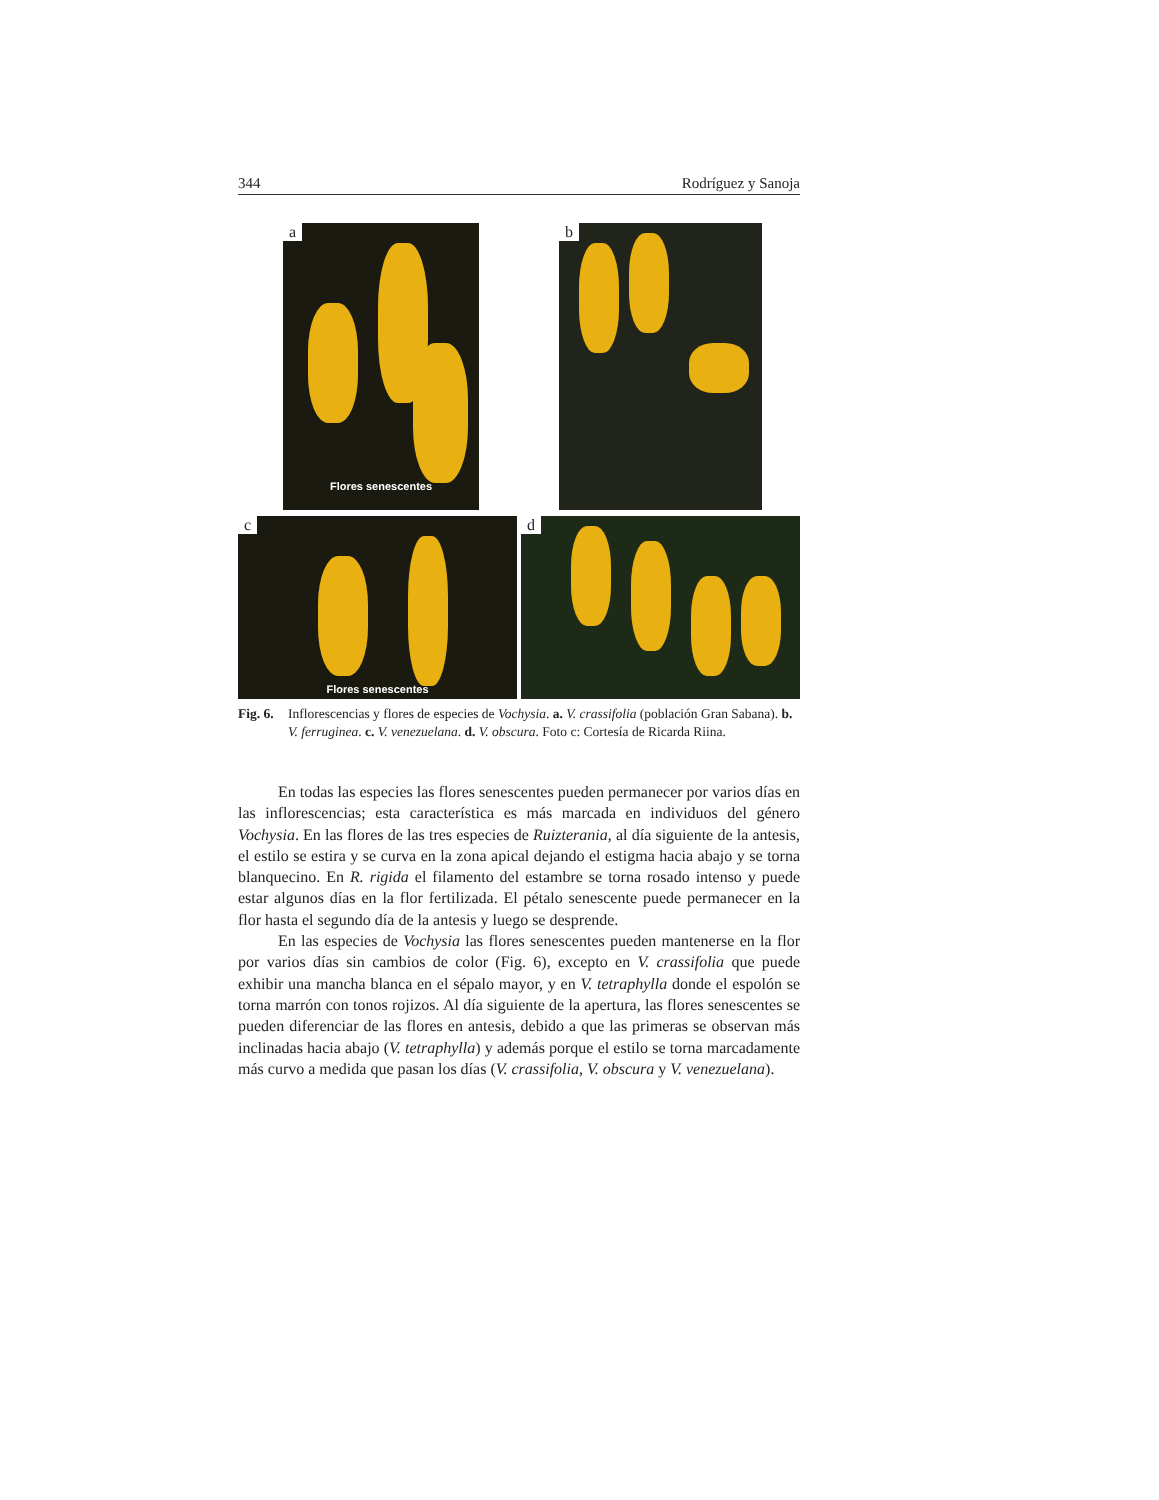344 Rodríguez y Sanoja
a
Flores senescentes
b
c
Flores senescentes
d
Fig. 6. Inflorescencias y flores de especies de Vochysia. a. V. crassifolia (población Gran Sabana). b. V. ferruginea. c. V. venezuelana. d. V. obscura. Foto c: Cortesía de Ricarda Riina.
En todas las especies las flores senescentes pueden permanecer por varios días en las inflorescencias; esta característica es más marcada en individuos del género Vochysia. En las flores de las tres especies de Ruizterania, al día siguiente de la antesis, el estilo se estira y se curva en la zona apical dejando el estigma hacia abajo y se torna blanquecino. En R. rigida el filamento del estambre se torna rosado intenso y puede estar algunos días en la flor fertilizada. El pétalo senescente puede permanecer en la flor hasta el segundo día de la antesis y luego se desprende.
En las especies de Vochysia las flores senescentes pueden mantenerse en la flor por varios días sin cambios de color (Fig. 6), excepto en V. crassifolia que puede exhibir una mancha blanca en el sépalo mayor, y en V. tetraphylla donde el espolón se torna marrón con tonos rojizos. Al día siguiente de la apertura, las flores senescentes se pueden diferenciar de las flores en antesis, debido a que las primeras se observan más inclinadas hacia abajo (V. tetraphylla) y además porque el estilo se torna marcadamente más curvo a medida que pasan los días (V. crassifolia, V. obscura y V. venezuelana).